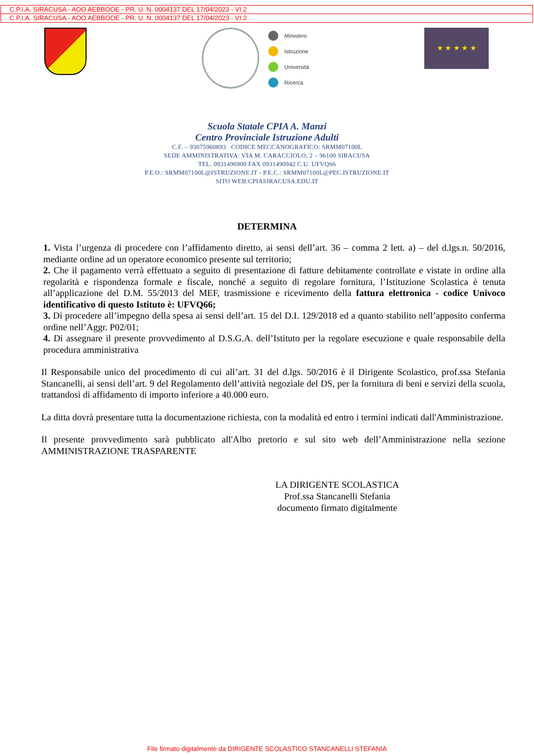C.P.I.A. SIRACUSA - AOO AEBBOOE - PR. U. N. 0004137 DEL 17/04/2023 - VI.2
C.P.I.A. SIRACUSA - AOO AEBBOOE - PR. U. N. 0004137 DEL 17/04/2023 - VI.2
Ministero
Istruzione
Università
Ricerca
★ ★ ★ ★ ★
Scuola Statale CPIA A. Manzi
Centro Provinciale Istruzione Adulti
C.F. – 93075960893 CODICE MECCANOGRAFICO: SRMM07100L
SEDE AMMINISTRATIVA: VIA M. CARACCIOLO, 2 – 96100 SIRACUSA
TEL. 0931496900 FAX 0931490942 C.U. UFVQ66
P.E.O.: SRMM07100L@ISTRUZIONE.IT - P.E.C.: SRMM07100L@PEC.ISTRUZIONE.IT
SITO WEB:CPIASIRACUSA.EDU.IT
DETERMINA
1. Vista l’urgenza di procedere con l’affidamento diretto, ai sensi dell’art. 36 – comma 2 lett. a) – del d.lgs.n. 50/2016, mediante ordine ad un operatore economico presente sul territorio;
2. Che il pagamento verrà effettuato a seguito di presentazione di fatture debitamente controllate e vistate in ordine alla regolarità e rispondenza formale e fiscale, nonché a seguito di regolare fornitura, l’Istituzione Scolastica è tenuta all’applicazione del D.M. 55/2013 del MEF, trasmissione e ricevimento della fattura elettronica - codice Univoco identificativo di questo Istituto è: UFVQ66;
3. Di procedere all’impegno della spesa ai sensi dell’art. 15 del D.I. 129/2018 ed a quanto stabilito nell’apposito conferma ordine nell’Aggr. P02/01;
4. Di assegnare il presente provvedimento al D.S.G.A. dell’Istituto per la regolare esecuzione e quale responsabile della procedura amministrativa
Il Responsabile unico del procedimento di cui all’art. 31 del d.lgs. 50/2016 è il Dirigente Scolastico, prof.ssa Stefania Stancanelli, ai sensi dell’art. 9 del Regolamento dell’attività negoziale del DS, per la fornitura di beni e servizi della scuola, trattandosi di affidamento di importo inferiore a 40.000 euro.
La ditta dovrà presentare tutta la documentazione richiesta, con la modalità ed entro i termini indicati dall'Amministrazione.
Il presente provvedimento sarà pubblicato all'Albo pretorio e sul sito web dell’Amministrazione nella sezione AMMINISTRAZIONE TRASPARENTE
LA DIRIGENTE SCOLASTICA
Prof.ssa Stancanelli Stefania
documento firmato digitalmente
File firmato digitalmente da DIRIGENTE SCOLASTICO STANCANELLI STEFANIA